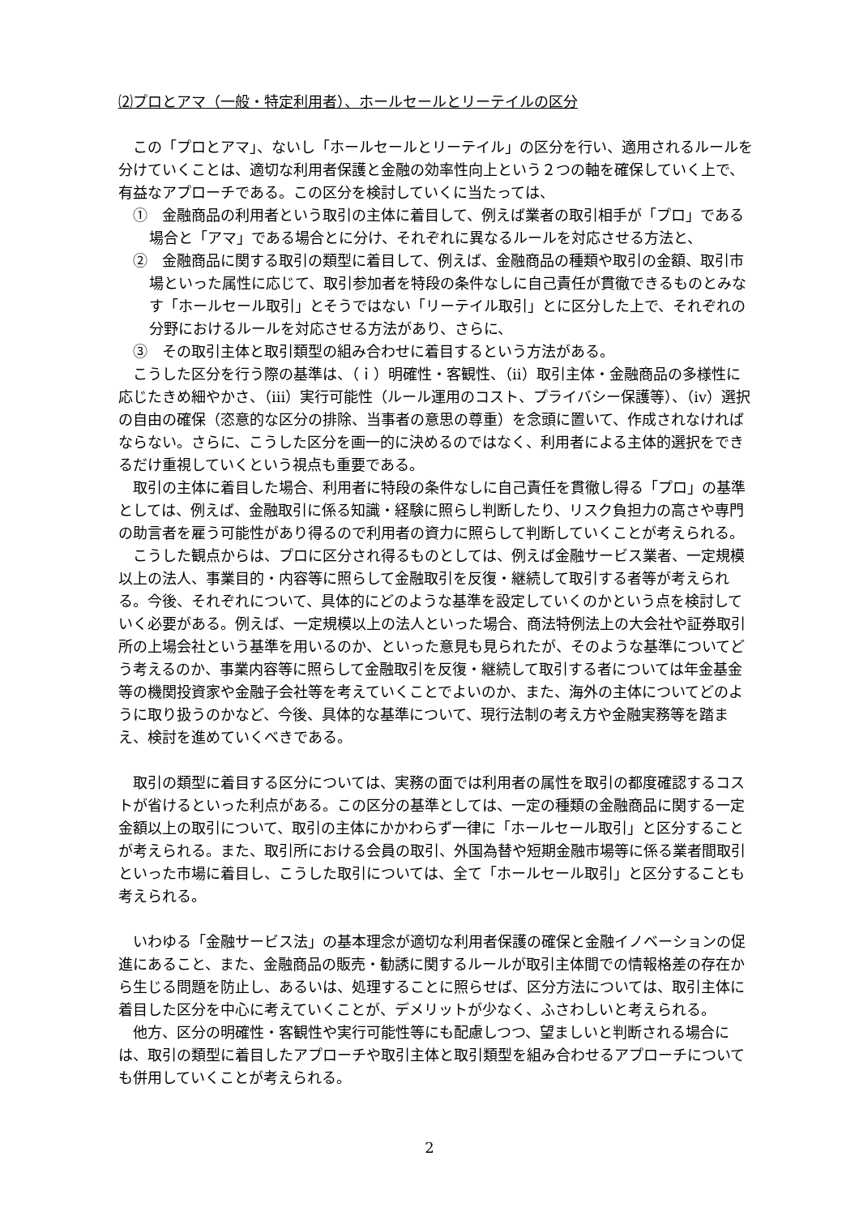⑵プロとアマ（一般・特定利用者）、ホールセールとリーテイルの区分
この「プロとアマ」、ないし「ホールセールとリーテイル」の区分を行い、適用されるルールを分けていくことは、適切な利用者保護と金融の効率性向上という２つの軸を確保していく上で、有益なアプローチである。この区分を検討していくに当たっては、
①　金融商品の利用者という取引の主体に着目して、例えば業者の取引相手が「プロ」である場合と「アマ」である場合とに分け、それぞれに異なるルールを対応させる方法と、
②　金融商品に関する取引の類型に着目して、例えば、金融商品の種類や取引の金額、取引市場といった属性に応じて、取引参加者を特段の条件なしに自己責任が貫徹できるものとみなす「ホールセール取引」とそうではない「リーテイル取引」とに区分した上で、それぞれの分野におけるルールを対応させる方法があり、さらに、
③　その取引主体と取引類型の組み合わせに着目するという方法がある。
こうした区分を行う際の基準は、（ｉ）明確性・客観性、（ⅱ）取引主体・金融商品の多様性に応じたきめ細やかさ、（ⅲ）実行可能性（ルール運用のコスト、プライバシー保護等）、（ⅳ）選択の自由の確保（恣意的な区分の排除、当事者の意思の尊重）を念頭に置いて、作成されなければならない。さらに、こうした区分を画一的に決めるのではなく、利用者による主体的選択をできるだけ重視していくという視点も重要である。
取引の主体に着目した場合、利用者に特段の条件なしに自己責任を貫徹し得る「プロ」の基準としては、例えば、金融取引に係る知識・経験に照らし判断したり、リスク負担力の高さや専門の助言者を雇う可能性があり得るので利用者の資力に照らして判断していくことが考えられる。
こうした観点からは、プロに区分され得るものとしては、例えば金融サービス業者、一定規模以上の法人、事業目的・内容等に照らして金融取引を反復・継続して取引する者等が考えられる。今後、それぞれについて、具体的にどのような基準を設定していくのかという点を検討していく必要がある。例えば、一定規模以上の法人といった場合、商法特例法上の大会社や証券取引所の上場会社という基準を用いるのか、といった意見も見られたが、そのような基準についてどう考えるのか、事業内容等に照らして金融取引を反復・継続して取引する者については年金基金等の機関投資家や金融子会社等を考えていくことでよいのか、また、海外の主体についてどのように取り扱うのかなど、今後、具体的な基準について、現行法制の考え方や金融実務等を踏まえ、検討を進めていくべきである。
取引の類型に着目する区分については、実務の面では利用者の属性を取引の都度確認するコストが省けるといった利点がある。この区分の基準としては、一定の種類の金融商品に関する一定金額以上の取引について、取引の主体にかかわらず一律に「ホールセール取引」と区分することが考えられる。また、取引所における会員の取引、外国為替や短期金融市場等に係る業者間取引といった市場に着目し、こうした取引については、全て「ホールセール取引」と区分することも考えられる。
いわゆる「金融サービス法」の基本理念が適切な利用者保護の確保と金融イノベーションの促進にあること、また、金融商品の販売・勧誘に関するルールが取引主体間での情報格差の存在から生じる問題を防止し、あるいは、処理することに照らせば、区分方法については、取引主体に着目した区分を中心に考えていくことが、デメリットが少なく、ふさわしいと考えられる。
他方、区分の明確性・客観性や実行可能性等にも配慮しつつ、望ましいと判断される場合には、取引の類型に着目したアプローチや取引主体と取引類型を組み合わせるアプローチについても併用していくことが考えられる。
2